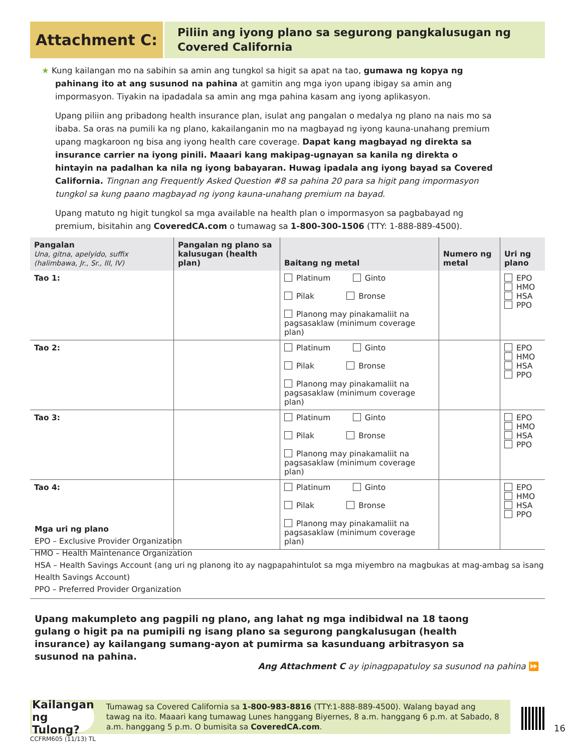Attachment C:
Piliin ang iyong plano sa segurong pangkalusugan ng Covered California
★ Kung kailangan mo na sabihin sa amin ang tungkol sa higit sa apat na tao, gumawa ng kopya ng pahinang ito at ang susunod na pahina at gamitin ang mga iyon upang ibigay sa amin ang impormasyon. Tiyakin na ipadadala sa amin ang mga pahina kasam ang iyong aplikasyon.
Upang piliin ang pribadong health insurance plan, isulat ang pangalan o medalya ng plano na nais mo sa ibaba. Sa oras na pumili ka ng plano, kakailanganin mo na magbayad ng iyong kauna-unahang premium upang magkaroon ng bisa ang iyong health care coverage. Dapat kang magbayad ng direkta sa insurance carrier na iyong pinili. Maaari kang makipag-ugnayan sa kanila ng direkta o hintayin na padalhan ka nila ng iyong babayaran. Huwag ipadala ang iyong bayad sa Covered California. Tingnan ang Frequently Asked Question #8 sa pahina 20 para sa higit pang impormasyon tungkol sa kung paano magbayad ng iyong kauna-unahang premium na bayad.
Upang matuto ng higit tungkol sa mga available na health plan o impormasyon sa pagbabayad ng premium, bisitahin ang CoveredCA.com o tumawag sa 1-800-300-1506 (TTY: 1-888-889-4500).
| Pangalan Una, gitna, apelyido, suffix (halimbawa, Jr., Sr., III, IV) | Pangalan ng plano sa kalusugan (health plan) | Baitang ng metal | Numero ng metal | Uri ng plano |
| --- | --- | --- | --- | --- |
| Tao 1: | | Platinum Ginto Pilak Bronse Planong may pinakamaliit na pagsasaklaw (minimum coverage plan) | | EPO HMO HSA PPO |
| Tao 2: | | Platinum Ginto Pilak Bronse Planong may pinakamaliit na pagsasaklaw (minimum coverage plan) | | EPO HMO HSA PPO |
| Tao 3: | | Platinum Ginto Pilak Bronse Planong may pinakamaliit na pagsasaklaw (minimum coverage plan) | | EPO HMO HSA PPO |
| Tao 4: | | Platinum Ginto Pilak Bronse Planong may pinakamaliit na pagsasaklaw (minimum coverage plan) | | EPO HMO HSA PPO |
Mga uri ng plano
EPO – Exclusive Provider Organization
HMO – Health Maintenance Organization
HSA – Health Savings Account (ang uri ng planong ito ay nagpapahintulot sa mga miyembro na magbukas at mag-ambag sa isang Health Savings Account)
PPO – Preferred Provider Organization
Upang makumpleto ang pagpili ng plano, ang lahat ng mga indibidwal na 18 taong gulang o higit pa na pumipili ng isang plano sa segurong pangkalusugan (health insurance) ay kailangang sumang-ayon at pumirma sa kasunduang arbitrasyon sa susunod na pahina.
Ang Attachment C ay ipinagpapatuloy sa susunod na pahina ⏩
Kailangan ng Tulong?
Tumawag sa Covered California sa 1-800-983-8816 (TTY:1-888-889-4500). Walang bayad ang tawag na ito. Maaari kang tumawag Lunes hanggang Biyernes, 8 a.m. hanggang 6 p.m. at Sabado, 8 a.m. hanggang 5 p.m. O bumisita sa CoveredCA.com.
16
CCFRM605 (11/13) TL